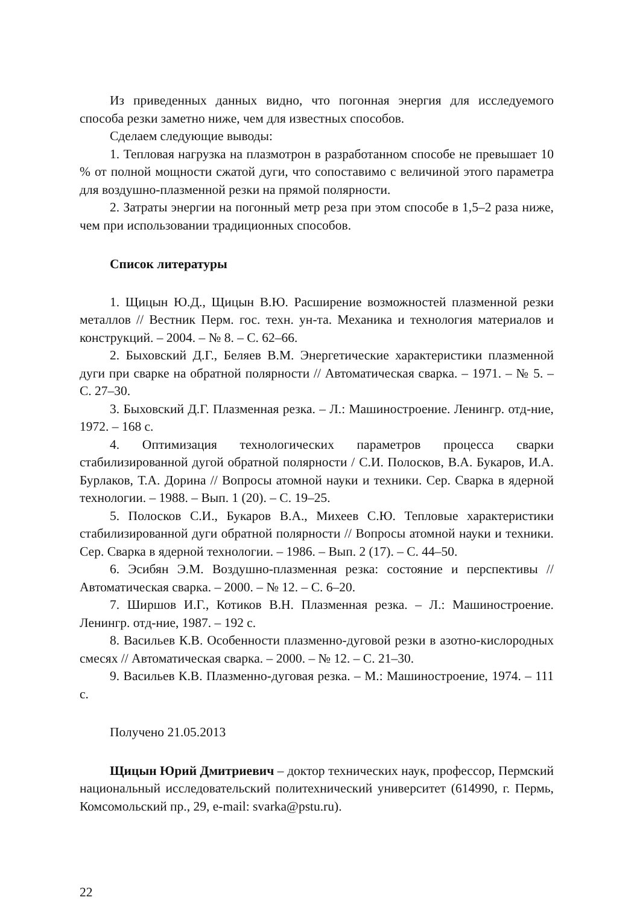Из приведенных данных видно, что погонная энергия для исследуемого способа резки заметно ниже, чем для известных способов.
Сделаем следующие выводы:
1. Тепловая нагрузка на плазмотрон в разработанном способе не превышает 10 % от полной мощности сжатой дуги, что сопоставимо с величиной этого параметра для воздушно-плазменной резки на прямой полярности.
2. Затраты энергии на погонный метр реза при этом способе в 1,5–2 раза ниже, чем при использовании традиционных способов.
Список литературы
1. Щицын Ю.Д., Щицын В.Ю. Расширение возможностей плазменной резки металлов // Вестник Перм. гос. техн. ун-та. Механика и технология материалов и конструкций. – 2004. – № 8. – С. 62–66.
2. Быховский Д.Г., Беляев В.М. Энергетические характеристики плазменной дуги при сварке на обратной полярности // Автоматическая сварка. – 1971. – № 5. – С. 27–30.
3. Быховский Д.Г. Плазменная резка. – Л.: Машиностроение. Ленингр. отд-ние, 1972. – 168 с.
4. Оптимизация технологических параметров процесса сварки стабилизированной дугой обратной полярности / С.И. Полосков, В.А. Букаров, И.А. Бурлаков, Т.А. Дорина // Вопросы атомной науки и техники. Сер. Сварка в ядерной технологии. – 1988. – Вып. 1 (20). – С. 19–25.
5. Полосков С.И., Букаров В.А., Михеев С.Ю. Тепловые характеристики стабилизированной дуги обратной полярности // Вопросы атомной науки и техники. Сер. Сварка в ядерной технологии. – 1986. – Вып. 2 (17). – С. 44–50.
6. Эсибян Э.М. Воздушно-плазменная резка: состояние и перспективы // Автоматическая сварка. – 2000. – № 12. – С. 6–20.
7. Ширшов И.Г., Котиков В.Н. Плазменная резка. – Л.: Машиностроение. Ленингр. отд-ние, 1987. – 192 с.
8. Васильев К.В. Особенности плазменно-дуговой резки в азотно-кислородных смесях // Автоматическая сварка. – 2000. – № 12. – С. 21–30.
9. Васильев К.В. Плазменно-дуговая резка. – М.: Машиностроение, 1974. – 111 с.
Получено 21.05.2013
Щицын Юрий Дмитриевич – доктор технических наук, профессор, Пермский национальный исследовательский политехнический университет (614990, г. Пермь, Комсомольский пр., 29, e-mail: svarka@pstu.ru).
22